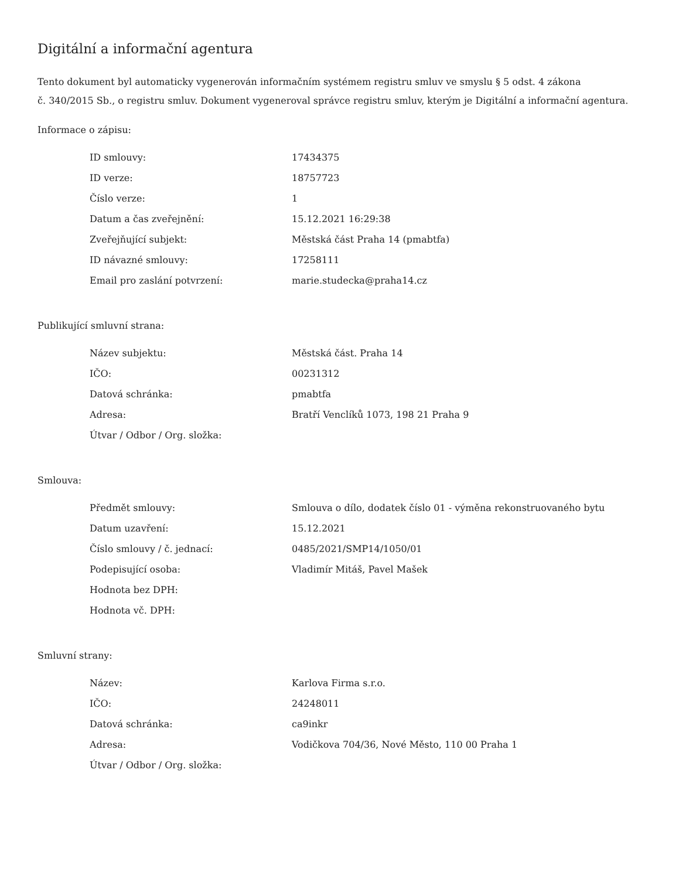Digitální a informační agentura
Tento dokument byl automaticky vygenerován informačním systémem registru smluv ve smyslu § 5 odst. 4 zákona
č. 340/2015 Sb., o registru smluv. Dokument vygeneroval správce registru smluv, kterým je Digitální a informační agentura.
Informace o zápisu:
| ID smlouvy: | 17434375 |
| ID verze: | 18757723 |
| Číslo verze: | 1 |
| Datum a čas zveřejnění: | 15.12.2021 16:29:38 |
| Zveřejňující subjekt: | Městská část Praha 14 (pmabtfa) |
| ID návazné smlouvy: | 17258111 |
| Email pro zaslání potvrzení: | marie.studecka@praha14.cz |
Publikující smluvní strana:
| Název subjektu: | Městská část. Praha 14 |
| IČO: | 00231312 |
| Datová schránka: | pmabtfa |
| Adresa: | Bratří Venclíků 1073, 198 21 Praha 9 |
| Útvar / Odbor / Org. složka: | |
Smlouva:
| Předmět smlouvy: | Smlouva o dílo, dodatek číslo 01 - výměna rekonstruovaného bytu |
| Datum uzavření: | 15.12.2021 |
| Číslo smlouvy / č. jednací: | 0485/2021/SMP14/1050/01 |
| Podepisující osoba: | Vladimír Mitáš, Pavel Mašek |
| Hodnota bez DPH: | |
| Hodnota vč. DPH: | |
Smluvní strany:
| Název: | Karlova Firma s.r.o. |
| IČO: | 24248011 |
| Datová schránka: | ca9inkr |
| Adresa: | Vodičkova 704/36, Nové Město, 110 00 Praha 1 |
| Útvar / Odbor / Org. složka: | |